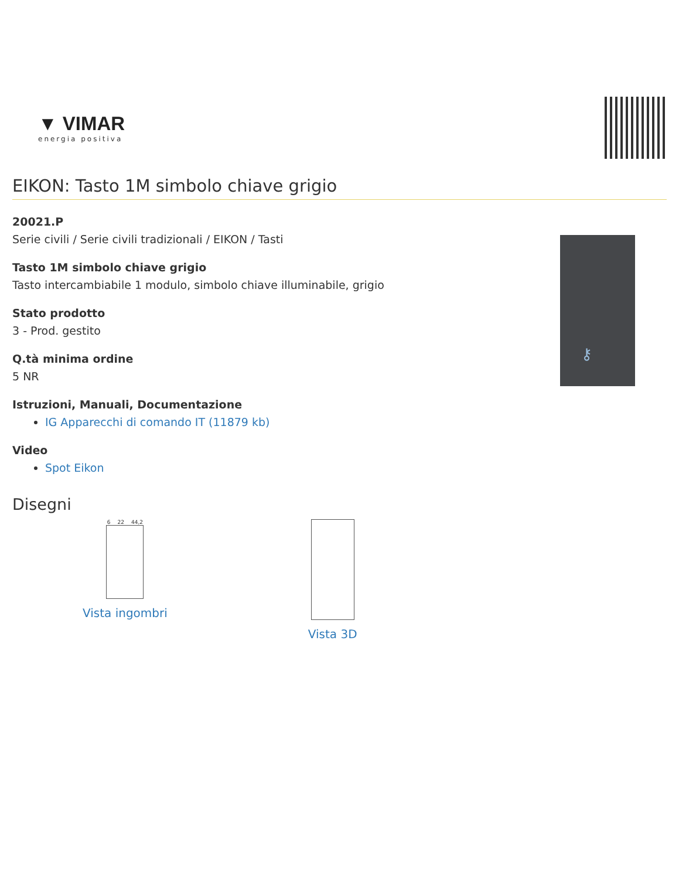▼ VIMAR
energia positiva
EIKON: Tasto 1M simbolo chiave grigio
20021.P
Serie civili / Serie civili tradizionali / EIKON / Tasti
Tasto 1M simbolo chiave grigio
Tasto intercambiabile 1 modulo, simbolo chiave illuminabile, grigio
Stato prodotto
3 - Prod. gestito
Q.tà minima ordine
5 NR
Istruzioni, Manuali, Documentazione
IG Apparecchi di comando IT (11879 kb)
Video
Spot Eikon
⚷
Disegni
6 22 44,2
Vista ingombri
Vista 3D